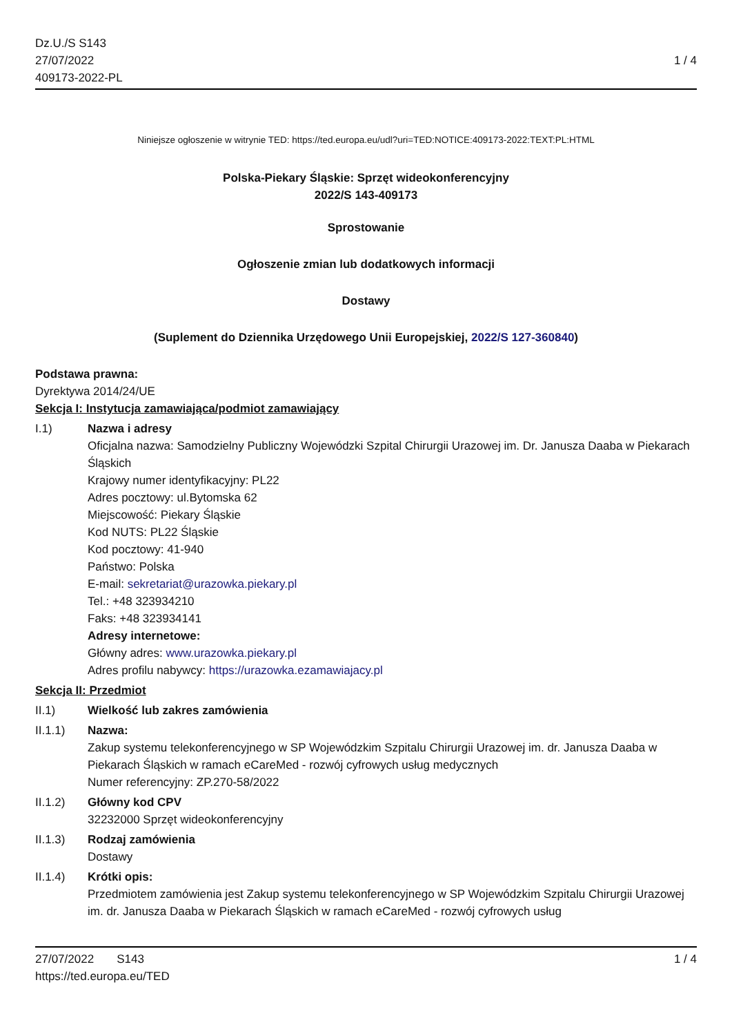Dz.U./S S143
27/07/2022
409173-2022-PL
1 / 4
Niniejsze ogłoszenie w witrynie TED: https://ted.europa.eu/udl?uri=TED:NOTICE:409173-2022:TEXT:PL:HTML
Polska-Piekary Śląskie: Sprzęt wideokonferencyjny
2022/S 143-409173
Sprostowanie
Ogłoszenie zmian lub dodatkowych informacji
Dostawy
(Suplement do Dziennika Urzędowego Unii Europejskiej, 2022/S 127-360840)
Podstawa prawna:
Dyrektywa 2014/24/UE
Sekcja I: Instytucja zamawiająca/podmiot zamawiający
I.1) Nazwa i adresy
Oficjalna nazwa: Samodzielny Publiczny Wojewódzki Szpital Chirurgii Urazowej im. Dr. Janusza Daaba w Piekarach Śląskich
Krajowy numer identyfikacyjny: PL22
Adres pocztowy: ul.Bytomska 62
Miejscowość: Piekary Śląskie
Kod NUTS: PL22 Śląskie
Kod pocztowy: 41-940
Państwo: Polska
E-mail: sekretariat@urazowka.piekary.pl
Tel.: +48 323934210
Faks: +48 323934141
Adresy internetowe:
Główny adres: www.urazowka.piekary.pl
Adres profilu nabywcy: https://urazowka.ezamawiajacy.pl
Sekcja II: Przedmiot
II.1) Wielkość lub zakres zamówienia
II.1.1) Nazwa:
Zakup systemu telekonferencyjnego w SP Wojewódzkim Szpitalu Chirurgii Urazowej im. dr. Janusza Daaba w Piekarach Śląskich w ramach eCareMed - rozwój cyfrowych usług medycznych
Numer referencyjny: ZP.270-58/2022
II.1.2) Główny kod CPV
32232000 Sprzęt wideokonferencyjny
II.1.3) Rodzaj zamówienia
Dostawy
II.1.4) Krótki opis:
Przedmiotem zamówienia jest Zakup systemu telekonferencyjnego w SP Wojewódzkim Szpitalu Chirurgii Urazowej im. dr. Janusza Daaba w Piekarach Śląskich w ramach eCareMed - rozwój cyfrowych usług
27/07/2022 S143
https://ted.europa.eu/TED
1 / 4